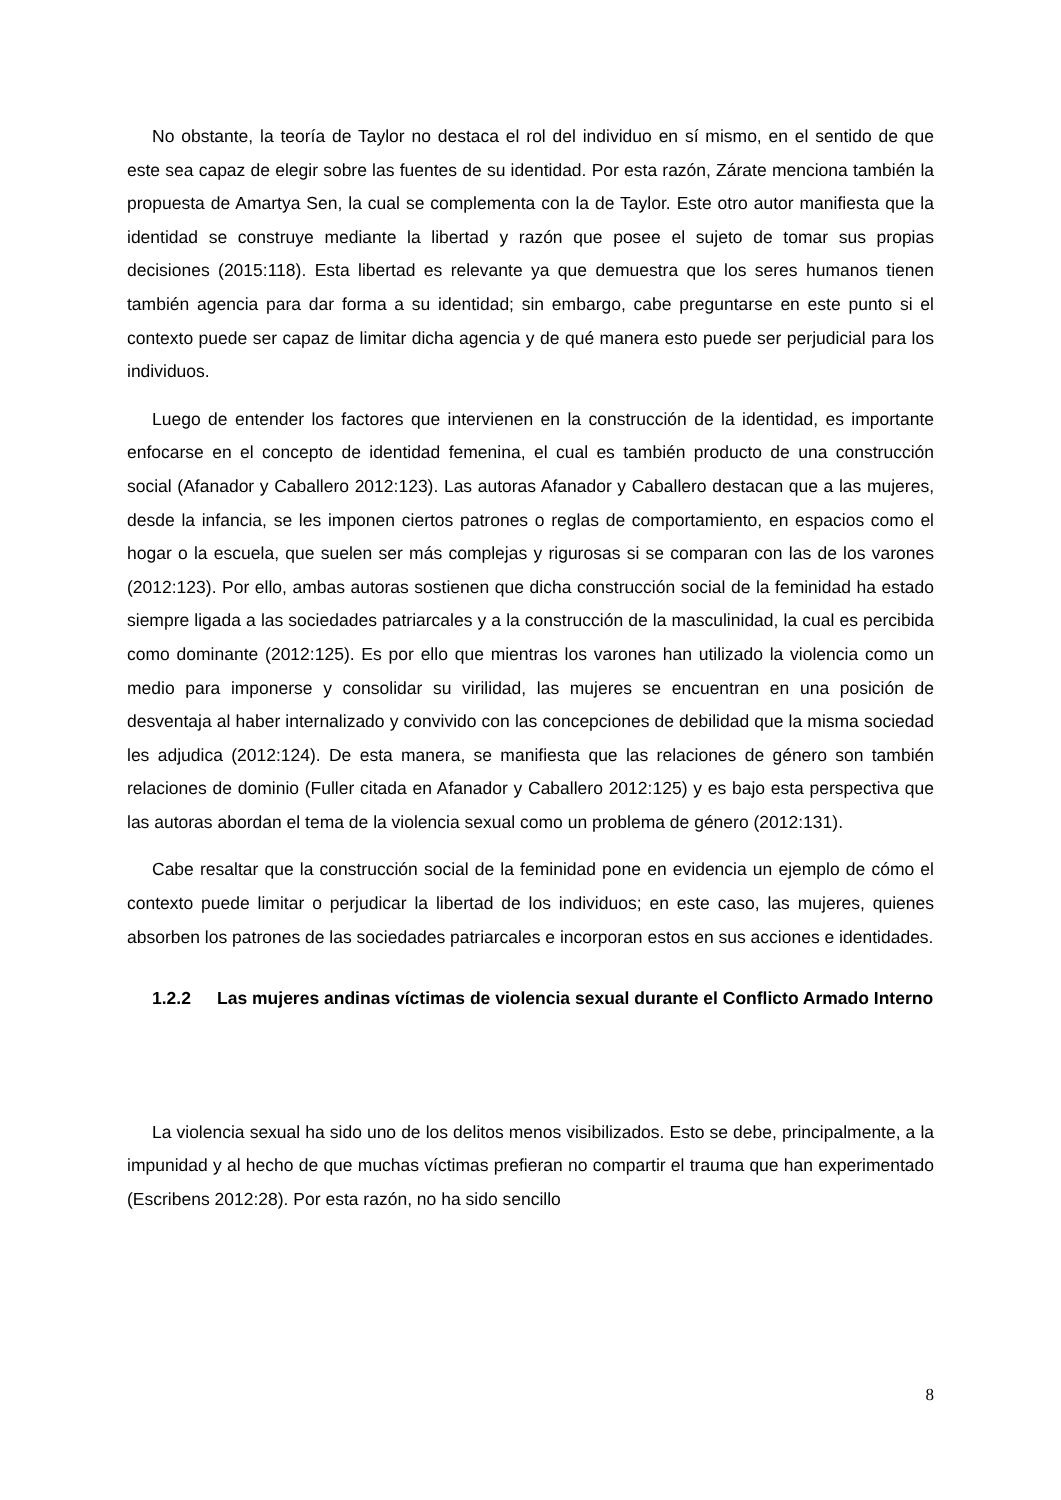No obstante, la teoría de Taylor no destaca el rol del individuo en sí mismo, en el sentido de que este sea capaz de elegir sobre las fuentes de su identidad. Por esta razón, Zárate menciona también la propuesta de Amartya Sen, la cual se complementa con la de Taylor. Este otro autor manifiesta que la identidad se construye mediante la libertad y razón que posee el sujeto de tomar sus propias decisiones (2015:118). Esta libertad es relevante ya que demuestra que los seres humanos tienen también agencia para dar forma a su identidad; sin embargo, cabe preguntarse en este punto si el contexto puede ser capaz de limitar dicha agencia y de qué manera esto puede ser perjudicial para los individuos.
Luego de entender los factores que intervienen en la construcción de la identidad, es importante enfocarse en el concepto de identidad femenina, el cual es también producto de una construcción social (Afanador y Caballero 2012:123). Las autoras Afanador y Caballero destacan que a las mujeres, desde la infancia, se les imponen ciertos patrones o reglas de comportamiento, en espacios como el hogar o la escuela, que suelen ser más complejas y rigurosas si se comparan con las de los varones (2012:123). Por ello, ambas autoras sostienen que dicha construcción social de la feminidad ha estado siempre ligada a las sociedades patriarcales y a la construcción de la masculinidad, la cual es percibida como dominante (2012:125). Es por ello que mientras los varones han utilizado la violencia como un medio para imponerse y consolidar su virilidad, las mujeres se encuentran en una posición de desventaja al haber internalizado y convivido con las concepciones de debilidad que la misma sociedad les adjudica (2012:124). De esta manera, se manifiesta que las relaciones de género son también relaciones de dominio (Fuller citada en Afanador y Caballero 2012:125) y es bajo esta perspectiva que las autoras abordan el tema de la violencia sexual como un problema de género (2012:131).
Cabe resaltar que la construcción social de la feminidad pone en evidencia un ejemplo de cómo el contexto puede limitar o perjudicar la libertad de los individuos; en este caso, las mujeres, quienes absorben los patrones de las sociedades patriarcales e incorporan estos en sus acciones e identidades.
1.2.2 Las mujeres andinas víctimas de violencia sexual durante el Conflicto Armado Interno
La violencia sexual ha sido uno de los delitos menos visibilizados. Esto se debe, principalmente, a la impunidad y al hecho de que muchas víctimas prefieran no compartir el trauma que han experimentado (Escribens 2012:28). Por esta razón, no ha sido sencillo
8